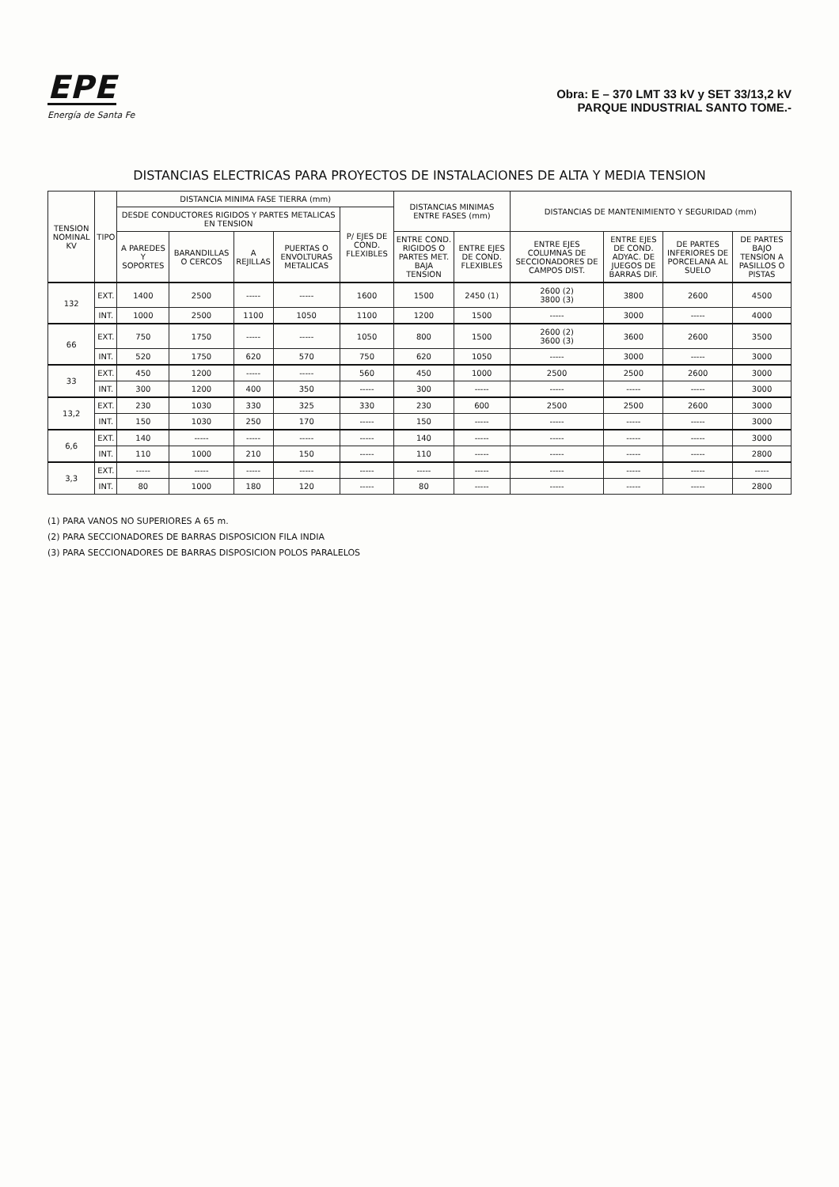EPE
Energía de Santa Fe
Obra: E – 370 LMT 33 kV y SET 33/13,2 kV
PARQUE INDUSTRIAL SANTO TOME.-
DISTANCIAS ELECTRICAS PARA PROYECTOS DE INSTALACIONES DE ALTA Y MEDIA TENSION
| TENSION NOMINAL KV | TIPO | DISTANCIA MINIMA FASE TIERRA (mm) | | | | | DISTANCIAS MINIMAS ENTRE FASES (mm) | | DISTANCIAS DE MANTENIMIENTO Y SEGURIDAD (mm) | | | |
| --- | --- | --- | --- | --- | --- | --- | --- | --- | --- | --- | --- | --- |
| | | DESDE CONDUCTORES RIGIDOS Y PARTES METALICAS EN TENSION | | | | P/ EJES DE COND. FLEXIBLES | | | | | | |
| | | A PAREDES Y SOPORTES | BARANDILLAS O CERCOS | A REJILLAS | PUERTAS O ENVOLTURAS METALICAS | | ENTRE COND. RIGIDOS O PARTES MET. BAJA TENSION | ENTRE EJES DE COND. FLEXIBLES | ENTRE EJES COLUMNAS DE SECCIONADORES DE CAMPOS DIST. | ENTRE EJES DE COND. ADYAC. DE JUEGOS DE BARRAS DIF. | DE PARTES INFERIORES DE PORCELANA AL SUELO | DE PARTES BAJO TENSION A PASILLOS O PISTAS |
| 132 | EXT. | 1400 | 2500 | ----- | ----- | 1600 | 1500 | 2450 (1) | 2600 (2) 3800 (3) | 3800 | 2600 | 4500 |
| | INT. | 1000 | 2500 | 1100 | 1050 | 1100 | 1200 | 1500 | ----- | 3000 | ----- | 4000 |
| 66 | EXT. | 750 | 1750 | ----- | ----- | 1050 | 800 | 1500 | 2600 (2) 3600 (3) | 3600 | 2600 | 3500 |
| | INT. | 520 | 1750 | 620 | 570 | 750 | 620 | 1050 | ----- | 3000 | ----- | 3000 |
| 33 | EXT. | 450 | 1200 | ----- | ----- | 560 | 450 | 1000 | 2500 | 2500 | 2600 | 3000 |
| | INT. | 300 | 1200 | 400 | 350 | ----- | 300 | ----- | ----- | ----- | ----- | 3000 |
| 13,2 | EXT. | 230 | 1030 | 330 | 325 | 330 | 230 | 600 | 2500 | 2500 | 2600 | 3000 |
| | INT. | 150 | 1030 | 250 | 170 | ----- | 150 | ----- | ----- | ----- | ----- | 3000 |
| 6,6 | EXT. | 140 | ----- | ----- | ----- | ----- | 140 | ----- | ----- | ----- | ----- | 3000 |
| | INT. | 110 | 1000 | 210 | 150 | ----- | 110 | ----- | ----- | ----- | ----- | 2800 |
| 3,3 | EXT. | ----- | ----- | ----- | ----- | ----- | ----- | ----- | ----- | ----- | ----- | ----- |
| | INT. | 80 | 1000 | 180 | 120 | ----- | 80 | ----- | ----- | ----- | ----- | 2800 |
(1) PARA VANOS NO SUPERIORES A 65 m.
(2) PARA SECCIONADORES DE BARRAS DISPOSICION FILA INDIA
(3) PARA SECCIONADORES DE BARRAS DISPOSICION POLOS PARALELOS